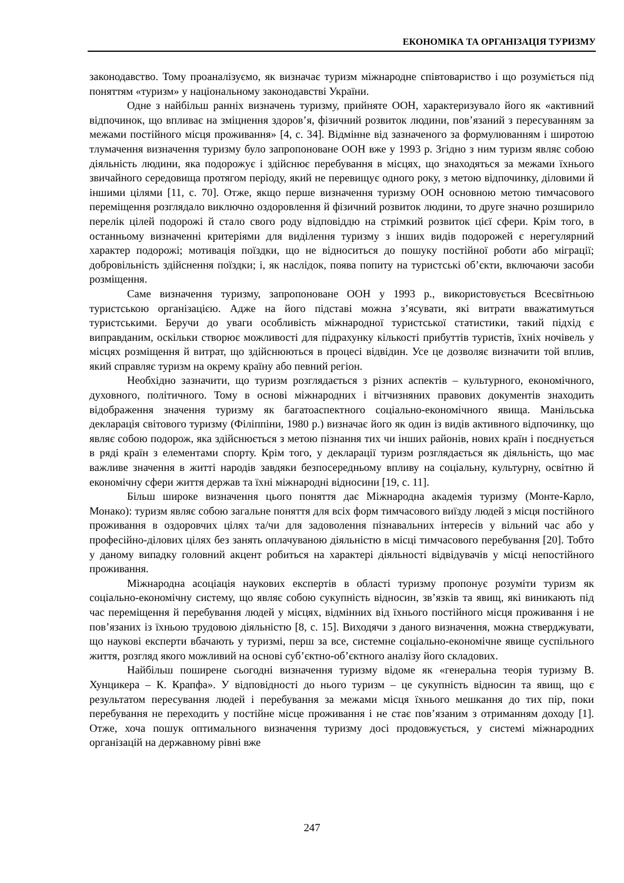ЕКОНОМІКА ТА ОРГАНІЗАЦІЯ ТУРИЗМУ
законодавство. Тому проаналізуємо, як визначає туризм міжнародне співтовариство і що розуміється під поняттям «туризм» у національному законодавстві України.
Одне з найбільш ранніх визначень туризму, прийняте ООН, характеризувало його як «активний відпочинок, що впливає на зміцнення здоров’я, фізичний розвиток людини, пов’язаний з пересуванням за межами постійного місця проживання» [4, с. 34]. Відмінне від зазначеного за формулюванням і широтою тлумачення визначення туризму було запропоноване ООН вже у 1993 р. Згідно з ним туризм являє собою діяльність людини, яка подорожує і здійснює перебування в місцях, що знаходяться за межами їхнього звичайного середовища протягом періоду, який не перевищує одного року, з метою відпочинку, діловими й іншими цілями [11, с. 70]. Отже, якщо перше визначення туризму ООН основною метою тимчасового переміщення розглядало виключно оздоровлення й фізичний розвиток людини, то друге значно розширило перелік цілей подорожі й стало свого роду відповіддю на стрімкий розвиток цієї сфери. Крім того, в останньому визначенні критеріями для виділення туризму з інших видів подорожей є нерегулярний характер подорожі; мотивація поїздки, що не відноситься до пошуку постійної роботи або міграції; добровільність здійснення поїздки; і, як наслідок, поява попиту на туристські об’єкти, включаючи засоби розміщення.
Саме визначення туризму, запропоноване ООН у 1993 р., використовується Всесвітньою туристською організацією. Адже на його підставі можна з’ясувати, які витрати вважатимуться туристськими. Беручи до уваги особливість міжнародної туристської статистики, такий підхід є виправданим, оскільки створює можливості для підрахунку кількості прибуттів туристів, їхніх ночівель у місцях розміщення й витрат, що здійснюються в процесі відвідин. Усе це дозволяє визначити той вплив, який справляє туризм на окрему країну або певний регіон.
Необхідно зазначити, що туризм розглядається з різних аспектів – культурного, економічного, духовного, політичного. Тому в основі міжнародних і вітчизняних правових документів знаходить відображення значення туризму як багатоаспектного соціально-економічного явища. Манільська декларація світового туризму (Філіппіни, 1980 р.) визначає його як один із видів активного відпочинку, що являє собою подорож, яка здійснюється з метою пізнання тих чи інших районів, нових країн і поєднується в ряді країн з елементами спорту. Крім того, у декларації туризм розглядається як діяльність, що має важливе значення в житті народів завдяки безпосередньому впливу на соціальну, культурну, освітню й економічну сфери життя держав та їхні міжнародні відносини [19, с. 11].
Більш широке визначення цього поняття дає Міжнародна академія туризму (Монте-Карло, Монако): туризм являє собою загальне поняття для всіх форм тимчасового виїзду людей з місця постійного проживання в оздоровчих цілях та/чи для задоволення пізнавальних інтересів у вільний час або у професійно-ділових цілях без занять оплачуваною діяльністю в місці тимчасового перебування [20]. Тобто у даному випадку головний акцент робиться на характері діяльності відвідувачів у місці непостійного проживання.
Міжнародна асоціація наукових експертів в області туризму пропонує розуміти туризм як соціально-економічну систему, що являє собою сукупність відносин, зв’язків та явищ, які виникають під час переміщення й перебування людей у місцях, відмінних від їхнього постійного місця проживання і не пов’язаних із їхньою трудовою діяльністю [8, с. 15]. Виходячи з даного визначення, можна стверджувати, що наукові експерти вбачають у туризмі, перш за все, системне соціально-економічне явище суспільного життя, розгляд якого можливий на основі суб’єктно-об’єктного аналізу його складових.
Найбільш поширене сьогодні визначення туризму відоме як «генеральна теорія туризму В. Хунцикера – К. Крапфа». У відповідності до нього туризм – це сукупність відносин та явищ, що є результатом пересування людей і перебування за межами місця їхнього мешкання до тих пір, поки перебування не переходить у постійне місце проживання і не стає пов’язаним з отриманням доходу [1]. Отже, хоча пошук оптимального визначення туризму досі продовжується, у системі міжнародних організацій на державному рівні вже
247